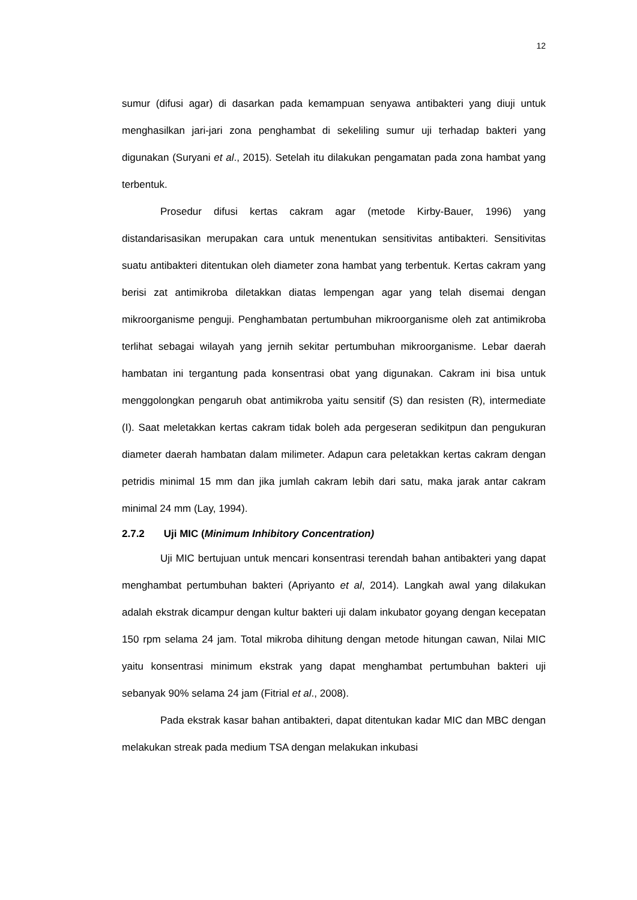12
sumur (difusi agar) di dasarkan pada kemampuan senyawa antibakteri yang diuji untuk menghasilkan jari-jari zona penghambat di sekeliling sumur uji terhadap bakteri yang digunakan (Suryani et al., 2015). Setelah itu dilakukan pengamatan pada zona hambat yang terbentuk.
Prosedur difusi kertas cakram agar (metode Kirby-Bauer, 1996) yang distandarisasikan merupakan cara untuk menentukan sensitivitas antibakteri. Sensitivitas suatu antibakteri ditentukan oleh diameter zona hambat yang terbentuk. Kertas cakram yang berisi zat antimikroba diletakkan diatas lempengan agar yang telah disemai dengan mikroorganisme penguji. Penghambatan pertumbuhan mikroorganisme oleh zat antimikroba terlihat sebagai wilayah yang jernih sekitar pertumbuhan mikroorganisme. Lebar daerah hambatan ini tergantung pada konsentrasi obat yang digunakan. Cakram ini bisa untuk menggolongkan pengaruh obat antimikroba yaitu sensitif (S) dan resisten (R), intermediate (I). Saat meletakkan kertas cakram tidak boleh ada pergeseran sedikitpun dan pengukuran diameter daerah hambatan dalam milimeter. Adapun cara peletakkan kertas cakram dengan petridis minimal 15 mm dan jika jumlah cakram lebih dari satu, maka jarak antar cakram minimal 24 mm (Lay, 1994).
2.7.2 Uji MIC (Minimum Inhibitory Concentration)
Uji MIC bertujuan untuk mencari konsentrasi terendah bahan antibakteri yang dapat menghambat pertumbuhan bakteri (Apriyanto et al, 2014). Langkah awal yang dilakukan adalah ekstrak dicampur dengan kultur bakteri uji dalam inkubator goyang dengan kecepatan 150 rpm selama 24 jam. Total mikroba dihitung dengan metode hitungan cawan, Nilai MIC yaitu konsentrasi minimum ekstrak yang dapat menghambat pertumbuhan bakteri uji sebanyak 90% selama 24 jam (Fitrial et al., 2008).
Pada ekstrak kasar bahan antibakteri, dapat ditentukan kadar MIC dan MBC dengan melakukan streak pada medium TSA dengan melakukan inkubasi